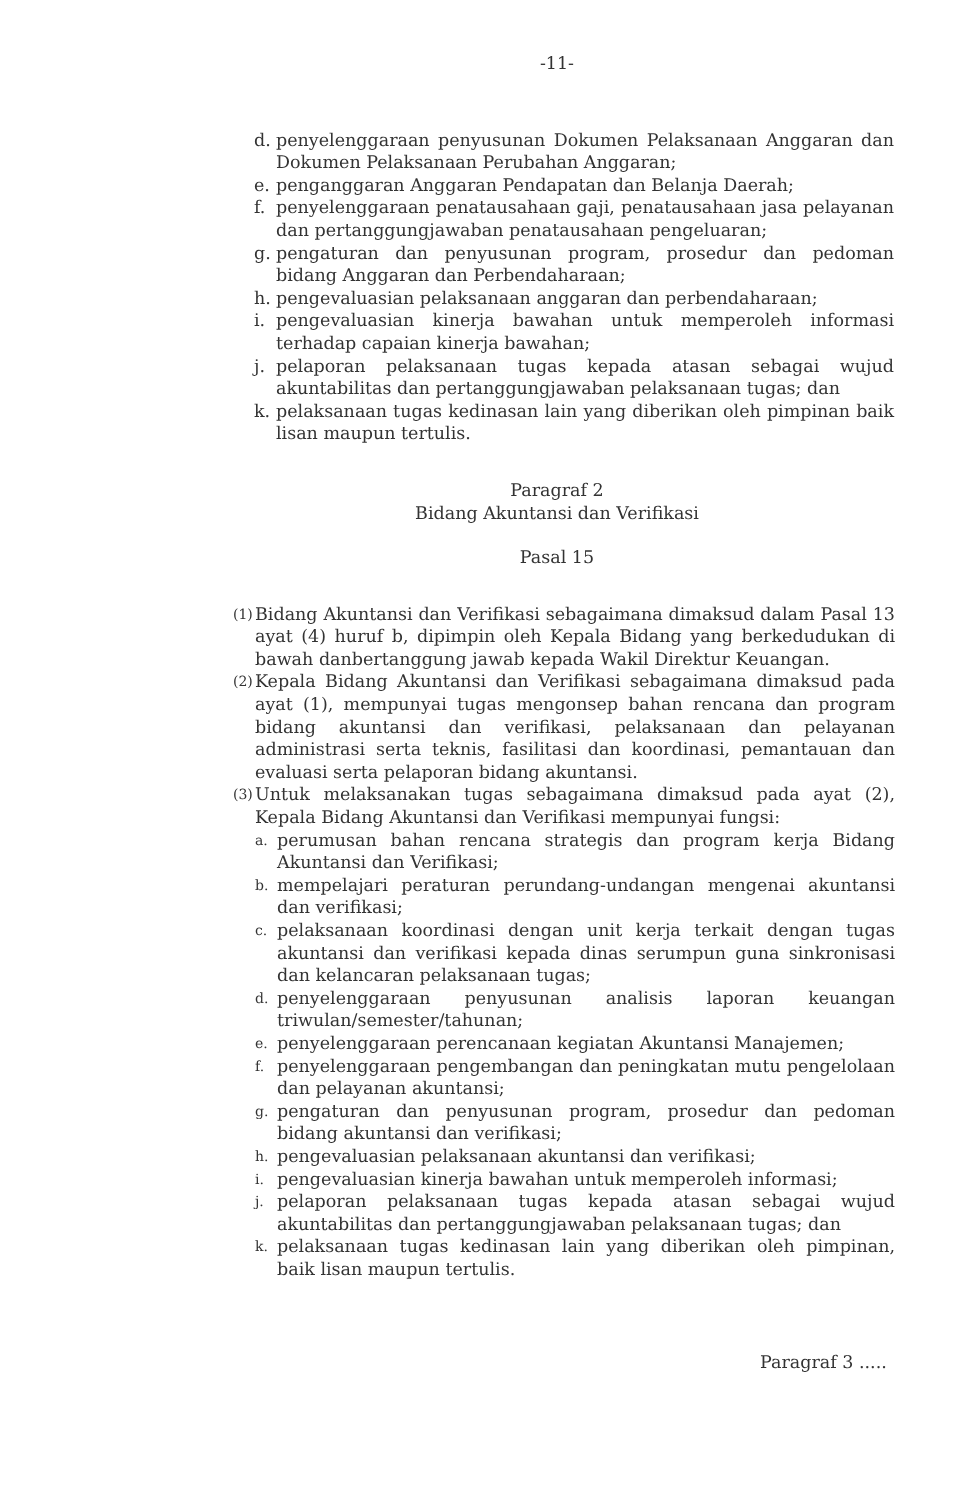-11-
d. penyelenggaraan penyusunan Dokumen Pelaksanaan Anggaran dan Dokumen Pelaksanaan Perubahan Anggaran;
e. penganggaran Anggaran Pendapatan dan Belanja Daerah;
f. penyelenggaraan penatausahaan gaji, penatausahaan jasa pelayanan dan pertanggungjawaban penatausahaan pengeluaran;
g. pengaturan dan penyusunan program, prosedur dan pedoman bidang Anggaran dan Perbendaharaan;
h. pengevaluasian pelaksanaan anggaran dan perbendaharaan;
i. pengevaluasian kinerja bawahan untuk memperoleh informasi terhadap capaian kinerja bawahan;
j. pelaporan pelaksanaan tugas kepada atasan sebagai wujud akuntabilitas dan pertanggungjawaban pelaksanaan tugas; dan
k. pelaksanaan tugas kedinasan lain yang diberikan oleh pimpinan baik lisan maupun tertulis.
Paragraf 2
Bidang Akuntansi dan Verifikasi
Pasal 15
(1) Bidang Akuntansi dan Verifikasi sebagaimana dimaksud dalam Pasal 13 ayat (4) huruf b, dipimpin oleh Kepala Bidang yang berkedudukan di bawah danbertanggung jawab kepada Wakil Direktur Keuangan.
(2) Kepala Bidang Akuntansi dan Verifikasi sebagaimana dimaksud pada ayat (1), mempunyai tugas mengonsep bahan rencana dan program bidang akuntansi dan verifikasi, pelaksanaan dan pelayanan administrasi serta teknis, fasilitasi dan koordinasi, pemantauan dan evaluasi serta pelaporan bidang akuntansi.
(3) Untuk melaksanakan tugas sebagaimana dimaksud pada ayat (2), Kepala Bidang Akuntansi dan Verifikasi mempunyai fungsi:
a. perumusan bahan rencana strategis dan program kerja Bidang Akuntansi dan Verifikasi;
b. mempelajari peraturan perundang-undangan mengenai akuntansi dan verifikasi;
c. pelaksanaan koordinasi dengan unit kerja terkait dengan tugas akuntansi dan verifikasi kepada dinas serumpun guna sinkronisasi dan kelancaran pelaksanaan tugas;
d. penyelenggaraan penyusunan analisis laporan keuangan triwulan/semester/tahunan;
e. penyelenggaraan perencanaan kegiatan Akuntansi Manajemen;
f. penyelenggaraan pengembangan dan peningkatan mutu pengelolaan dan pelayanan akuntansi;
g. pengaturan dan penyusunan program, prosedur dan pedoman bidang akuntansi dan verifikasi;
h. pengevaluasian pelaksanaan akuntansi dan verifikasi;
i. pengevaluasian kinerja bawahan untuk memperoleh informasi;
j. pelaporan pelaksanaan tugas kepada atasan sebagai wujud akuntabilitas dan pertanggungjawaban pelaksanaan tugas; dan
k. pelaksanaan tugas kedinasan lain yang diberikan oleh pimpinan, baik lisan maupun tertulis.
Paragraf 3 .....